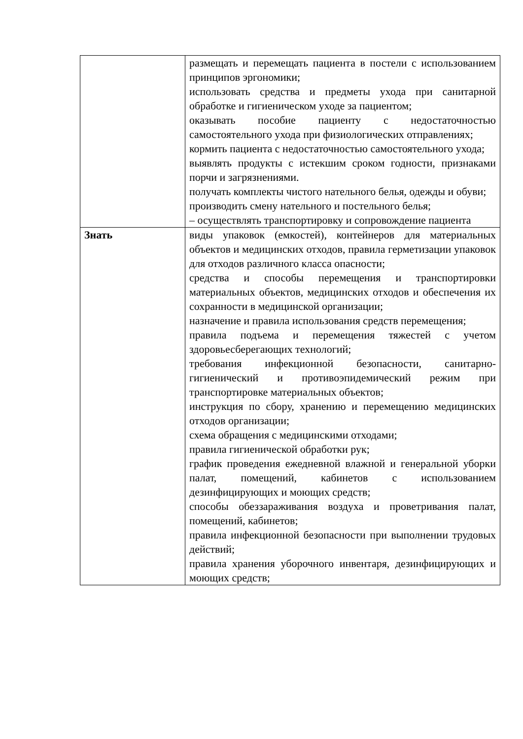| | размещать и перемещать пациента в постели с использованием принципов эргономики; использовать средства и предметы ухода при санитарной обработке и гигиеническом уходе за пациентом; оказывать пособие пациенту с недостаточностью самостоятельного ухода при физиологических отправлениях; кормить пациента с недостаточностью самостоятельного ухода; выявлять продукты с истекшим сроком годности, признаками порчи и загрязнениями. получать комплекты чистого нательного белья, одежды и обуви; производить смену нательного и постельного белья; – осуществлять транспортировку и сопровождение пациента |
| Знать | виды упаковок (емкостей), контейнеров для материальных объектов и медицинских отходов, правила герметизации упаковок для отходов различного класса опасности; средства и способы перемещения и транспортировки материальных объектов, медицинских отходов и обеспечения их сохранности в медицинской организации; назначение и правила использования средств перемещения; правила подъема и перемещения тяжестей с учетом здоровьесберегающих технологий; требования инфекционной безопасности, санитарно-гигиенический и противоэпидемический режим при транспортировке материальных объектов; инструкция по сбору, хранению и перемещению медицинских отходов организации; схема обращения с медицинскими отходами; правила гигиенической обработки рук; график проведения ежедневной влажной и генеральной уборки палат, помещений, кабинетов с использованием дезинфицирующих и моющих средств; способы обеззараживания воздуха и проветривания палат, помещений, кабинетов; правила инфекционной безопасности при выполнении трудовых действий; правила хранения уборочного инвентаря, дезинфицирующих и моющих средств; |